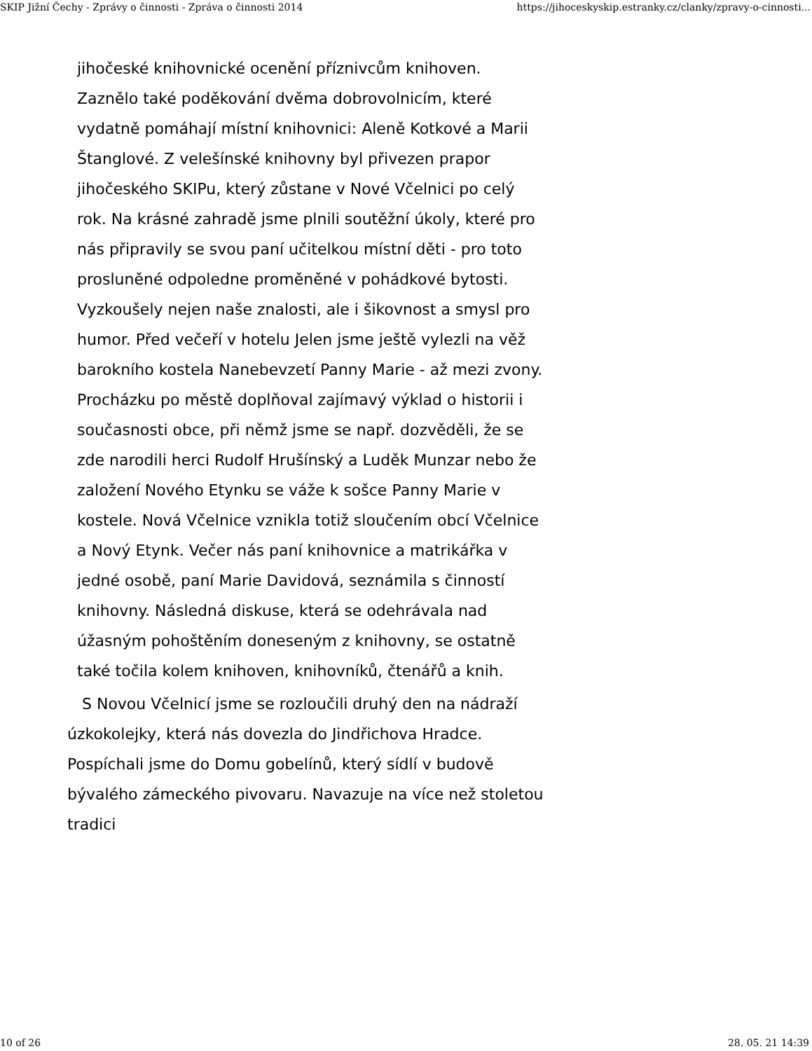SKIP Jižní Čechy - Zprávy o činnosti - Zpráva o činnosti 2014 https://jihoceskyskip.estranky.cz/clanky/zpravy-o-cinnosti...
jihočeské knihovnické ocenění příznivcům knihoven. Zaznělo také poděkování dvěma dobrovolnicím, které vydatně pomáhají místní knihovnici: Aleně Kotkové a Marii Štanglové. Z velešínské knihovny byl přivezen prapor jihočeského SKIPu, který zůstane v Nové Včelnici po celý rok. Na krásné zahradě jsme plnili soutěžní úkoly, které pro nás připravily se svou paní učitelkou místní děti - pro toto prosluněné odpoledne proměněné v pohádkové bytosti. Vyzkoušely nejen naše znalosti, ale i šikovnost a smysl pro humor. Před večeří v hotelu Jelen jsme ještě vylezli na věž barokního kostela Nanebevzetí Panny Marie - až mezi zvony. Procházku po městě doplňoval zajímavý výklad o historii i současnosti obce, při němž jsme se např. dozvěděli, že se zde narodili herci Rudolf Hrušínský a Luděk Munzar nebo že založení Nového Etynku se váže k sošce Panny Marie v kostele. Nová Včelnice vznikla totiž sloučením obcí Včelnice a Nový Etynk. Večer nás paní knihovnice a matrikářka v jedné osobě, paní Marie Davidová, seznámila s činností knihovny. Následná diskuse, která se odehrávala nad úžasným pohoštěním doneseným z knihovny, se ostatně také točila kolem knihoven, knihovníků, čtenářů a knih.
S Novou Včelnicí jsme se rozloučili druhý den na nádraží úzkokolejky, která nás dovezla do Jindřichova Hradce. Pospíchali jsme do Domu gobelínů, který sídlí v budově bývalého zámeckého pivovaru. Navazuje na více než stoletou tradici
10 of 26 28. 05. 21 14:39